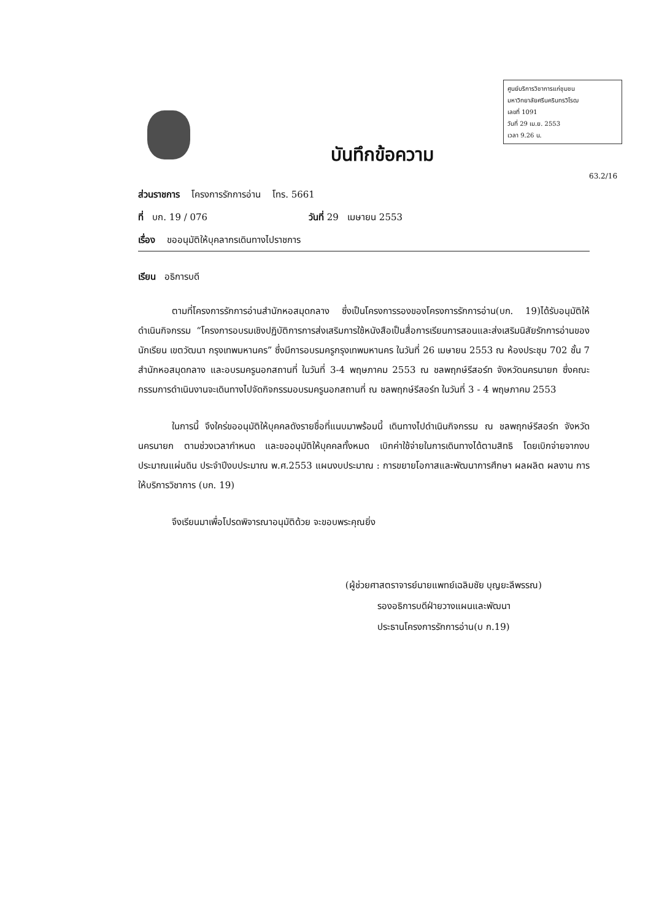ศูนย์บริการวิชาการแก่ชุมชน
มหาวิทยาลัยศรีนครินทรวิโรฒ
เลขที่ 1091
วันที่ 29 เม.ย. 2553
เวลา 9.26 น.
63.2/16
บันทึกข้อความ
ส่วนราชการ โครงการรักการอ่าน โทร. 5661
ที่ บก. 19 / 076 วันที่ 29 เมษายน 2553
เรื่อง ขออนุมัติให้บุคลากรเดินทางไปราชการ
เรียน อธิการบดี
ตามที่โครงการรักการอ่านสำนักหอสมุดกลาง ซึ่งเป็นโครงการรองของโครงการรักการอ่าน(บก. 19)ได้รับอนุมัติให้ดำเนินกิจกรรม “โครงการอบรมเชิงปฏิบัติการการส่งเสริมการใช้หนังสือเป็นสื่อการเรียนการสอนและส่งเสริมนิสัยรักการอ่านของนักเรียน เขตวัฒนา กรุงเทพมหานคร” ซึ่งมีการอบรมครูกรุงเทพมหานคร ในวันที่ 26 เมษายน 2553 ณ ห้องประชุม 702 ชั้น 7 สำนักหอสมุดกลาง และอบรมครูนอกสถานที่ ในวันที่ 3-4 พฤษภาคม 2553 ณ ชลพฤกษ์รีสอร์ท จังหวัดนครนายก ซึ่งคณะกรรมการดำเนินงานจะเดินทางไปจัดกิจกรรมอบรมครูนอกสถานที่ ณ ชลพฤกษ์รีสอร์ท ในวันที่ 3 - 4 พฤษภาคม 2553
ในการนี้ จึงใคร่ขออนุมัติให้บุคคลดังรายชื่อที่แนบมาพร้อมนี้ เดินทางไปดำเนินกิจกรรม ณ ชลพฤกษ์รีสอร์ท จังหวัดนครนายก ตามช่วงเวลากำหนด และขออนุมัติให้บุคคลทั้งหมด เบิกค่าใช้จ่ายในการเดินทางได้ตามสิทธิ โดยเบิกจ่ายจากงบประมาณแผ่นดิน ประจำปีงบประมาณ พ.ศ.2553 แผนงบประมาณ : การขยายโอกาสและพัฒนาการศึกษา ผลผลิต ผลงาน การให้บริการวิชาการ (บก. 19)
จึงเรียนมาเพื่อโปรดพิจารณาอนุมัติด้วย จะขอบพระคุณยิ่ง
(ผู้ช่วยศาสตราจารย์นายแพทย์เฉลิมชัย บุญยะลีพรรณ)
รองอธิการบดีฝ่ายวางแผนและพัฒนา
ประธานโครงการรักการอ่าน(บ ก.19)